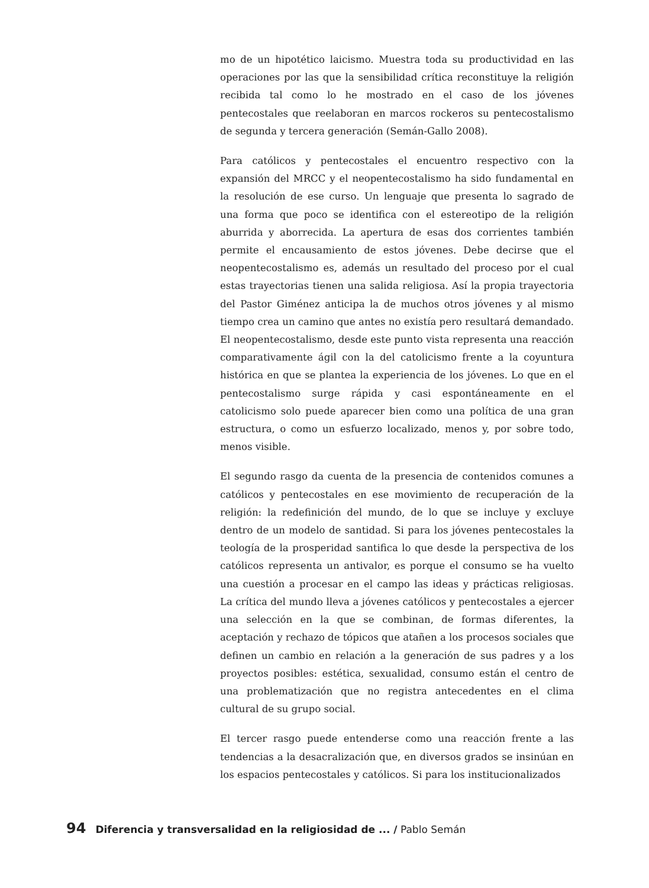mo de un hipotético laicismo. Muestra toda su productividad en las operaciones por las que la sensibilidad crítica reconstituye la religión recibida tal como lo he mostrado en el caso de los jóvenes pentecostales que reelaboran en marcos rockeros su pentecostalismo de segunda y tercera generación (Semán-Gallo 2008).
Para católicos y pentecostales el encuentro respectivo con la expansión del MRCC y el neopentecostalismo ha sido fundamental en la resolución de ese curso. Un lenguaje que presenta lo sagrado de una forma que poco se identifica con el estereotipo de la religión aburrida y aborrecida. La apertura de esas dos corrientes también permite el encausamiento de estos jóvenes. Debe decirse que el neopentecostalismo es, además un resultado del proceso por el cual estas trayectorias tienen una salida religiosa. Así la propia trayectoria del Pastor Giménez anticipa la de muchos otros jóvenes y al mismo tiempo crea un camino que antes no existía pero resultará demandado. El neopentecostalismo, desde este punto vista representa una reacción comparativamente ágil con la del catolicismo frente a la coyuntura histórica en que se plantea la experiencia de los jóvenes. Lo que en el pentecostalismo surge rápida y casi espontáneamente en el catolicismo solo puede aparecer bien como una política de una gran estructura, o como un esfuerzo localizado, menos y, por sobre todo, menos visible.
El segundo rasgo da cuenta de la presencia de contenidos comunes a católicos y pentecostales en ese movimiento de recuperación de la religión: la redefinición del mundo, de lo que se incluye y excluye dentro de un modelo de santidad. Si para los jóvenes pentecostales la teología de la prosperidad santifica lo que desde la perspectiva de los católicos representa un antivalor, es porque el consumo se ha vuelto una cuestión a procesar en el campo las ideas y prácticas religiosas. La crítica del mundo lleva a jóvenes católicos y pentecostales a ejercer una selección en la que se combinan, de formas diferentes, la aceptación y rechazo de tópicos que atañen a los procesos sociales que definen un cambio en relación a la generación de sus padres y a los proyectos posibles: estética, sexualidad, consumo están el centro de una problematización que no registra antecedentes en el clima cultural de su grupo social.
El tercer rasgo puede entenderse como una reacción frente a las tendencias a la desacralización que, en diversos grados se insinúan en los espacios pentecostales y católicos. Si para los institucionalizados
94 Diferencia y transversalidad en la religiosidad de ... / Pablo Semán